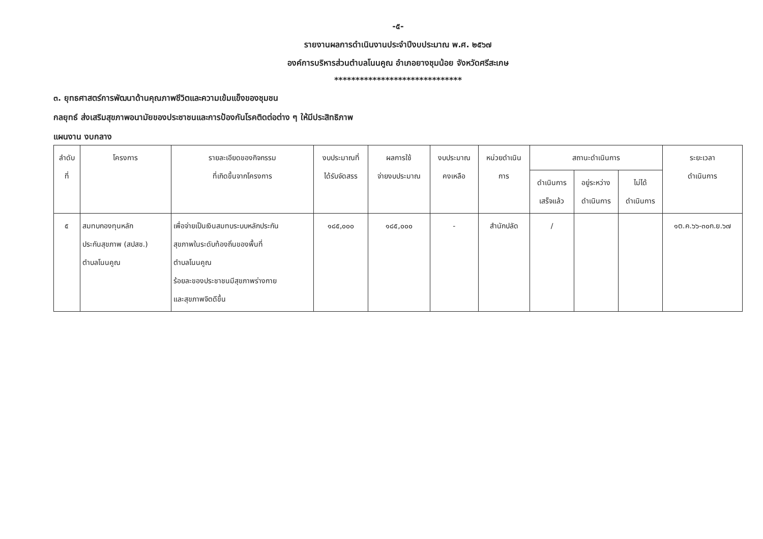-๕-
รายงานผลการดำเนินงานประจำปีงบประมาณ พ.ศ. ๒๕๖๗
องค์การบริหารส่วนตำบลโนนคูณ อำเภอยางชุมน้อย จังหวัดศรีสะเกษ
******************************
๓. ยุทธศาสตร์การพัฒนาด้านคุณภาพชีวิตและความเข้มแข็งของชุมชน
กลยุทธ์ ส่งเสริมสุขภาพอนามัยของประชาชนและการป้องกันโรคติดต่อต่าง ๆ ให้มีประสิทธิภาพ
แผนงาน งบกลาง
| ลำดับ ที่ | โครงการ | รายละเอียดของกิจกรรม ที่เกิดขึ้นจากโครงการ | งบประมาณที่ ได้รับจัดสรร | ผลการใช้ จ่ายงบประมาณ | งบประมาณ คงเหลือ | หน่วยดำเนิน การ | สถานะดำเนินการ | | | ระยะเวลา ดำเนินการ |
| --- | --- | --- | --- | --- | --- | --- | --- | --- | --- | --- |
| | | | | | | | ดำเนินการ เสร็จแล้ว | อยู่ระหว่าง ดำเนินการ | ไม่ได้ ดำเนินการ | |
| ๕ | สมทบกองทุนหลัก ประกันสุขภาพ (สปสช.) ตำบลโนนคูณ | เพื่อจ่ายเป็นเงินสมทบระบบหลักประกัน สุขภาพในระดับท้องถิ่นของพื้นที่ ตำบลโนนคูณ ร้อยละของประชาชนมีสุขภาพร่างกาย และสุขภาพจิตดีขึ้น | ๑๘๕,๐๐๐ | ๑๘๕,๐๐๐ | - | สำนักปลัด | / | | | ๑ต.ค.๖๖-๓๐ก.ย.๖๗ |